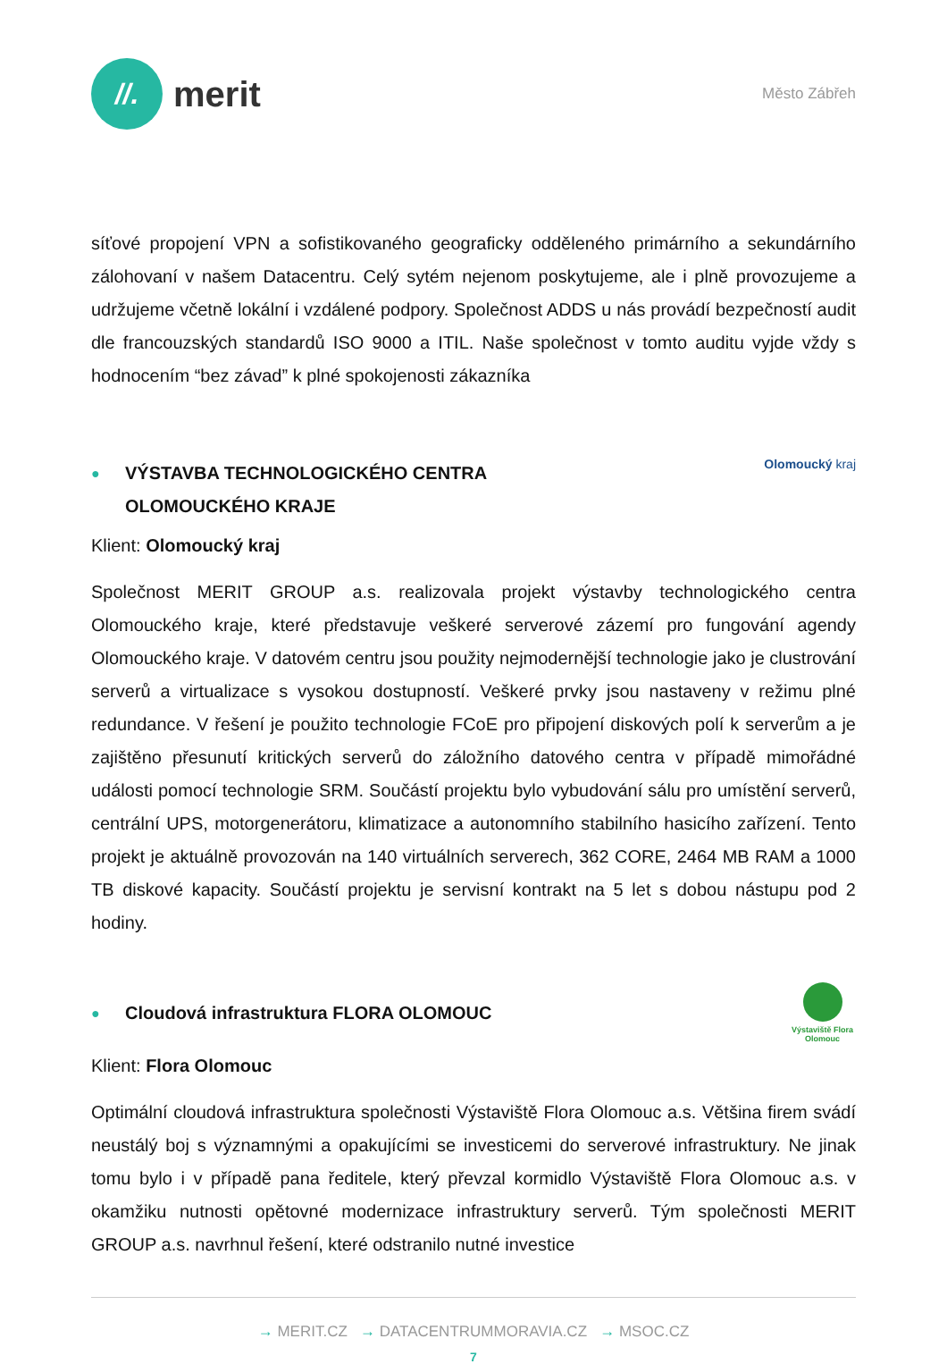//.
merit
Město Zábřeh
síťové propojení VPN a sofistikovaného geograficky odděleného primárního a sekundárního zálohovaní v našem Datacentru. Celý sytém nejenom poskytujeme, ale i plně provozujeme a udržujeme včetně lokální i vzdálené podpory. Společnost ADDS u nás provádí bezpečností audit dle francouzských standardů ISO 9000 a ITIL. Naše společnost v tomto auditu vyjde vždy s hodnocením “bez závad” k plné spokojenosti zákazníka
● VÝSTAVBA TECHNOLOGICKÉHO CENTRA
OLOMOUCKÉHO KRAJE
Olomoucký kraj
Klient: Olomoucký kraj
Společnost MERIT GROUP a.s. realizovala projekt výstavby technologického centra Olomouckého kraje, které představuje veškeré serverové zázemí pro fungování agendy Olomouckého kraje. V datovém centru jsou použity nejmodernější technologie jako je clustrování serverů a virtualizace s vysokou dostupností. Veškeré prvky jsou nastaveny v režimu plné redundance. V řešení je použito technologie FCoE pro připojení diskových polí k serverům a je zajištěno přesunutí kritických serverů do záložního datového centra v případě mimořádné události pomocí technologie SRM. Součástí projektu bylo vybudování sálu pro umístění serverů, centrální UPS, motorgenerátoru, klimatizace a autonomního stabilního hasicího zařízení. Tento projekt je aktuálně provozován na 140 virtuálních serverech, 362 CORE, 2464 MB RAM a 1000 TB diskové kapacity. Součástí projektu je servisní kontrakt na 5 let s dobou nástupu pod 2 hodiny.
● Cloudová infrastruktura FLORA OLOMOUC
Výstaviště Flora Olomouc
Klient: Flora Olomouc
Optimální cloudová infrastruktura společnosti Výstaviště Flora Olomouc a.s. Většina firem svádí neustálý boj s významnými a opakujícími se investicemi do serverové infrastruktury. Ne jinak tomu bylo i v případě pana ředitele, který převzal kormidlo Výstaviště Flora Olomouc a.s. v okamžiku nutnosti opětovné modernizace infrastruktury serverů. Tým společnosti MERIT GROUP a.s. navrhnul řešení, které odstranilo nutné investice
→ MERIT.CZ → DATACENTRUMMORAVIA.CZ → MSOC.CZ
7